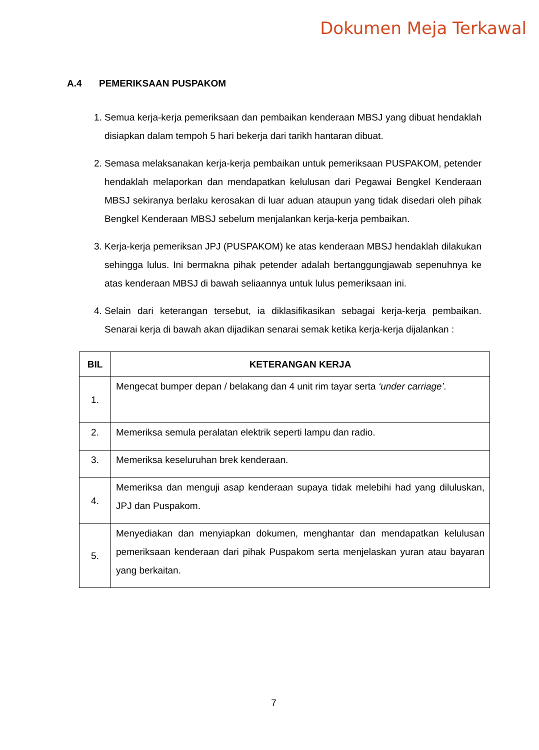Dokumen Meja Terkawal
A.4 PEMERIKSAAN PUSPAKOM
1. Semua kerja-kerja pemeriksaan dan pembaikan kenderaan MBSJ yang dibuat hendaklah disiapkan dalam tempoh 5 hari bekerja dari tarikh hantaran dibuat.
2. Semasa melaksanakan kerja-kerja pembaikan untuk pemeriksaan PUSPAKOM, petender hendaklah melaporkan dan mendapatkan kelulusan dari Pegawai Bengkel Kenderaan MBSJ sekiranya berlaku kerosakan di luar aduan ataupun yang tidak disedari oleh pihak Bengkel Kenderaan MBSJ sebelum menjalankan kerja-kerja pembaikan.
3. Kerja-kerja pemeriksan JPJ (PUSPAKOM) ke atas kenderaan MBSJ hendaklah dilakukan sehingga lulus. Ini bermakna pihak petender adalah bertanggungjawab sepenuhnya ke atas kenderaan MBSJ di bawah seliaannya untuk lulus pemeriksaan ini.
4. Selain dari keterangan tersebut, ia diklasifikasikan sebagai kerja-kerja pembaikan. Senarai kerja di bawah akan dijadikan senarai semak ketika kerja-kerja dijalankan :
| BIL | KETERANGAN KERJA |
| --- | --- |
| 1. | Mengecat bumper depan / belakang dan 4 unit rim tayar serta ‘under carriage’. |
| 2. | Memeriksa semula peralatan elektrik seperti lampu dan radio. |
| 3. | Memeriksa keseluruhan brek kenderaan. |
| 4. | Memeriksa dan menguji asap kenderaan supaya tidak melebihi had yang diluluskan, JPJ dan Puspakom. |
| 5. | Menyediakan dan menyiapkan dokumen, menghantar dan mendapatkan kelulusan pemeriksaan kenderaan dari pihak Puspakom serta menjelaskan yuran atau bayaran yang berkaitan. |
7